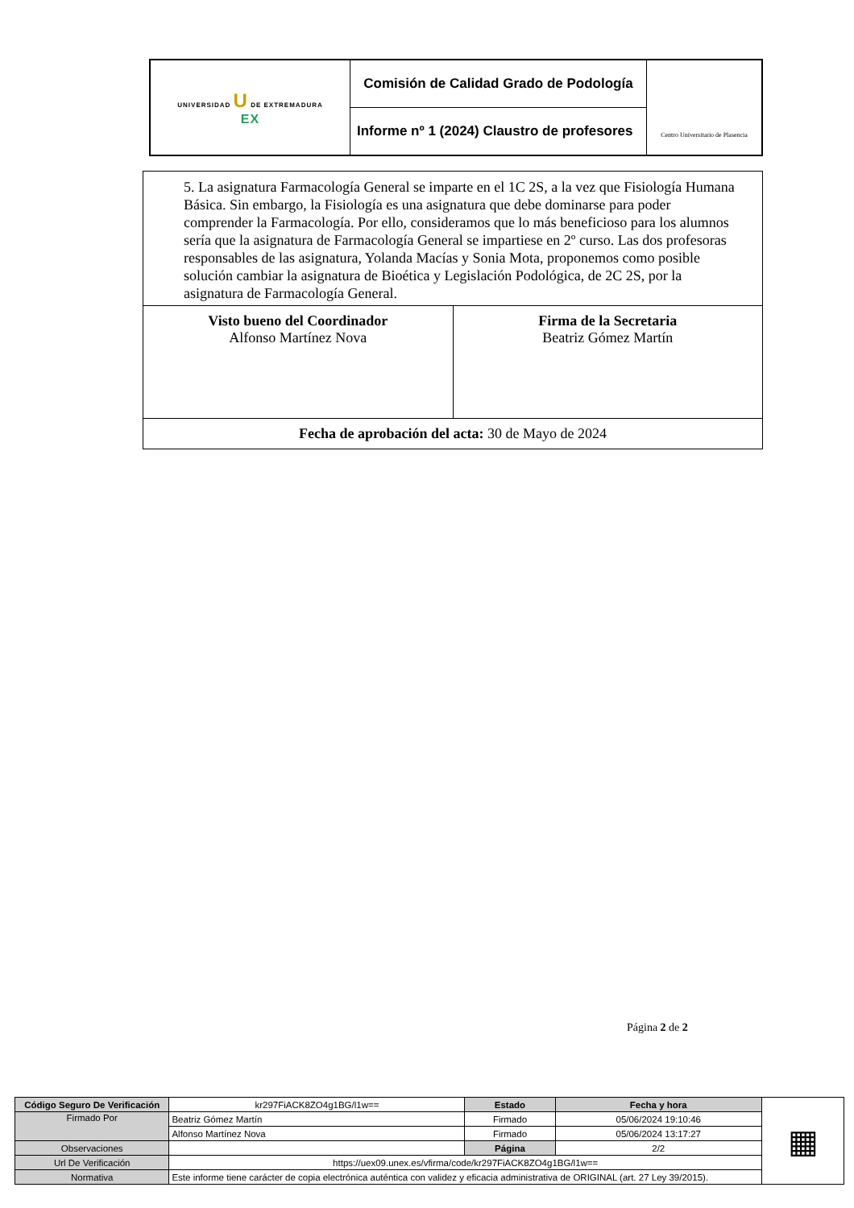| UNIVERSIDAD U DE EXTREMADURA EX | Comisión de Calidad Grado de Podología | Centro Universitario de Plasencia |
| | Informe nº 1 (2024) Claustro de profesores | |
| 5. La asignatura Farmacología General se imparte en el 1C 2S, a la vez que Fisiología Humana Básica. Sin embargo, la Fisiología es una asignatura que debe dominarse para poder comprender la Farmacología. Por ello, consideramos que lo más beneficioso para los alumnos sería que la asignatura de Farmacología General se impartiese en 2º curso. Las dos profesoras responsables de las asignatura, Yolanda Macías y Sonia Mota, proponemos como posible solución cambiar la asignatura de Bioética y Legislación Podológica, de 2C 2S, por la asignatura de Farmacología General. | |
| Visto bueno del Coordinador Alfonso Martínez Nova | Firma de la Secretaria Beatriz Gómez Martín |
| Fecha de aprobación del acta: 30 de Mayo de 2024 | |
Página 2 de 2
| Código Seguro De Verificación | kr297FiACK8ZO4g1BG/l1w== | Estado | Fecha y hora | ▦ |
| Firmado Por | Beatriz Gómez Martín | Firmado | 05/06/2024 19:10:46 | |
| | Alfonso Martínez Nova | Firmado | 05/06/2024 13:17:27 | |
| Observaciones | | Página | 2/2 | |
| Url De Verificación | https://uex09.unex.es/vfirma/code/kr297FiACK8ZO4g1BG/l1w== | | | |
| Normativa | Este informe tiene carácter de copia electrónica auténtica con validez y eficacia administrativa de ORIGINAL (art. 27 Ley 39/2015). | | | |